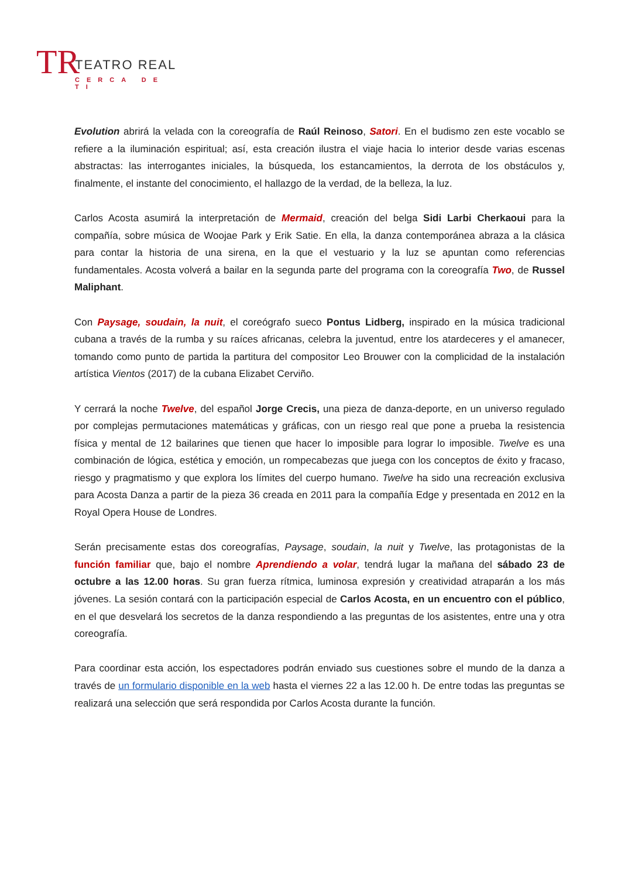TR TEATRO REAL
CERCA DE TI
Evolution abrirá la velada con la coreografía de Raúl Reinoso, Satori. En el budismo zen este vocablo se refiere a la iluminación espiritual; así, esta creación ilustra el viaje hacia lo interior desde varias escenas abstractas: las interrogantes iniciales, la búsqueda, los estancamientos, la derrota de los obstáculos y, finalmente, el instante del conocimiento, el hallazgo de la verdad, de la belleza, la luz.
Carlos Acosta asumirá la interpretación de Mermaid, creación del belga Sidi Larbi Cherkaoui para la compañía, sobre música de Woojae Park y Erik Satie. En ella, la danza contemporánea abraza a la clásica para contar la historia de una sirena, en la que el vestuario y la luz se apuntan como referencias fundamentales. Acosta volverá a bailar en la segunda parte del programa con la coreografía Two, de Russel Maliphant.
Con Paysage, soudain, la nuit, el coreógrafo sueco Pontus Lidberg, inspirado en la música tradicional cubana a través de la rumba y su raíces africanas, celebra la juventud, entre los atardeceres y el amanecer, tomando como punto de partida la partitura del compositor Leo Brouwer con la complicidad de la instalación artística Vientos (2017) de la cubana Elizabet Cerviño.
Y cerrará la noche Twelve, del español Jorge Crecis, una pieza de danza-deporte, en un universo regulado por complejas permutaciones matemáticas y gráficas, con un riesgo real que pone a prueba la resistencia física y mental de 12 bailarines que tienen que hacer lo imposible para lograr lo imposible. Twelve es una combinación de lógica, estética y emoción, un rompecabezas que juega con los conceptos de éxito y fracaso, riesgo y pragmatismo y que explora los límites del cuerpo humano. Twelve ha sido una recreación exclusiva para Acosta Danza a partir de la pieza 36 creada en 2011 para la compañía Edge y presentada en 2012 en la Royal Opera House de Londres.
Serán precisamente estas dos coreografías, Paysage, soudain, la nuit y Twelve, las protagonistas de la función familiar que, bajo el nombre Aprendiendo a volar, tendrá lugar la mañana del sábado 23 de octubre a las 12.00 horas. Su gran fuerza rítmica, luminosa expresión y creatividad atraparán a los más jóvenes. La sesión contará con la participación especial de Carlos Acosta, en un encuentro con el público, en el que desvelará los secretos de la danza respondiendo a las preguntas de los asistentes, entre una y otra coreografía.
Para coordinar esta acción, los espectadores podrán enviado sus cuestiones sobre el mundo de la danza a través de un formulario disponible en la web hasta el viernes 22 a las 12.00 h. De entre todas las preguntas se realizará una selección que será respondida por Carlos Acosta durante la función.